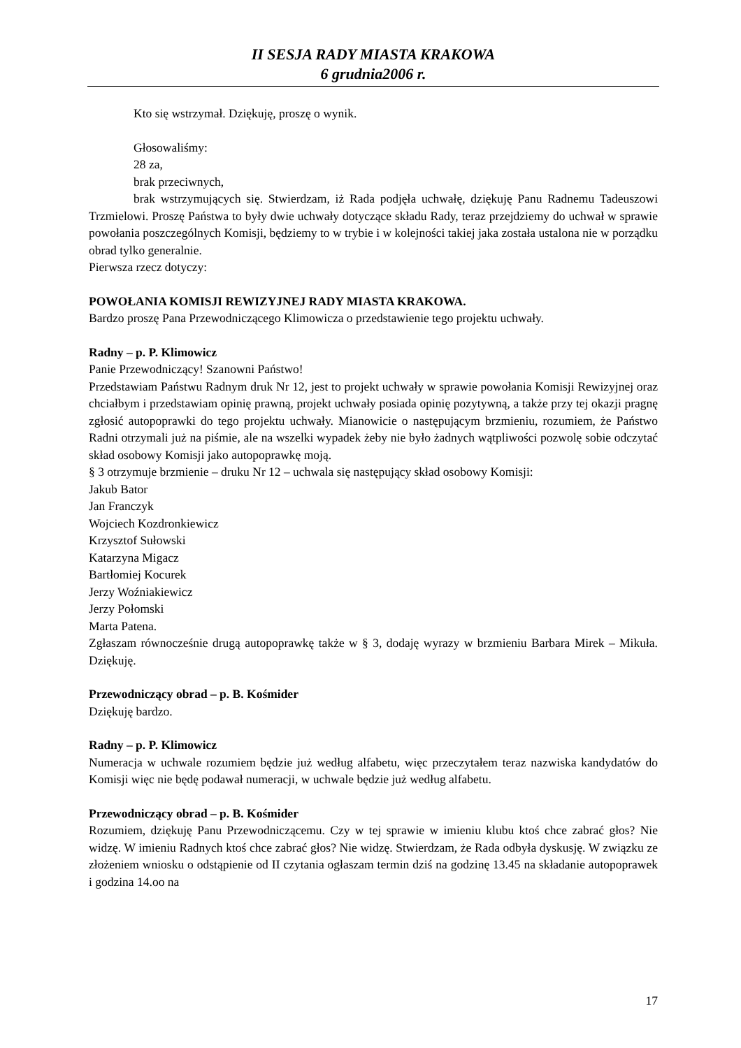II SESJA RADY MIASTA KRAKOWA
6 grudnia2006 r.
Kto się wstrzymał. Dziękuję, proszę o wynik.
Głosowaliśmy:
28 za,
brak przeciwnych,
brak wstrzymujących się. Stwierdzam, iż Rada podjęła uchwałę, dziękuję Panu Radnemu Tadeuszowi Trzmielowi. Proszę Państwa to były dwie uchwały dotyczące składu Rady, teraz przejdziemy do uchwał w sprawie powołania poszczególnych Komisji, będziemy to w trybie i w kolejności takiej jaka została ustalona nie w porządku obrad tylko generalnie.
Pierwsza rzecz dotyczy:
POWOŁANIA KOMISJI REWIZYJNEJ RADY MIASTA KRAKOWA.
Bardzo proszę Pana Przewodniczącego Klimowicza o przedstawienie tego projektu uchwały.
Radny – p. P. Klimowicz
Panie Przewodniczący! Szanowni Państwo!
Przedstawiam Państwu Radnym druk Nr 12, jest to projekt uchwały w sprawie powołania Komisji Rewizyjnej oraz chciałbym i przedstawiam opinię prawną, projekt uchwały posiada opinię pozytywną, a także przy tej okazji pragnę zgłosić autopoprawki do tego projektu uchwały. Mianowicie o następującym brzmieniu, rozumiem, że Państwo Radni otrzymali już na piśmie, ale na wszelki wypadek żeby nie było żadnych wątpliwości pozwolę sobie odczytać skład osobowy Komisji jako autopoprawkę moją.
§ 3 otrzymuje brzmienie – druku Nr 12 – uchwala się następujący skład osobowy Komisji:
Jakub Bator
Jan Franczyk
Wojciech Kozdronkiewicz
Krzysztof Sułowski
Katarzyna Migacz
Bartłomiej Kocurek
Jerzy Woźniakiewicz
Jerzy Połomski
Marta Patena.
Zgłaszam równocześnie drugą autopoprawkę także w § 3, dodaję wyrazy w brzmieniu Barbara Mirek – Mikuła. Dziękuję.
Przewodniczący obrad – p. B. Kośmider
Dziękuję bardzo.
Radny – p. P. Klimowicz
Numeracja w uchwale rozumiem będzie już według alfabetu, więc przeczytałem teraz nazwiska kandydatów do Komisji więc nie będę podawał numeracji, w uchwale będzie już według alfabetu.
Przewodniczący obrad – p. B. Kośmider
Rozumiem, dziękuję Panu Przewodniczącemu. Czy w tej sprawie w imieniu klubu ktoś chce zabrać głos? Nie widzę. W imieniu Radnych ktoś chce zabrać głos? Nie widzę. Stwierdzam, że Rada odbyła dyskusję. W związku ze złożeniem wniosku o odstąpienie od II czytania ogłaszam termin dziś na godzinę 13.45 na składanie autopoprawek i godzina 14.oo na
17